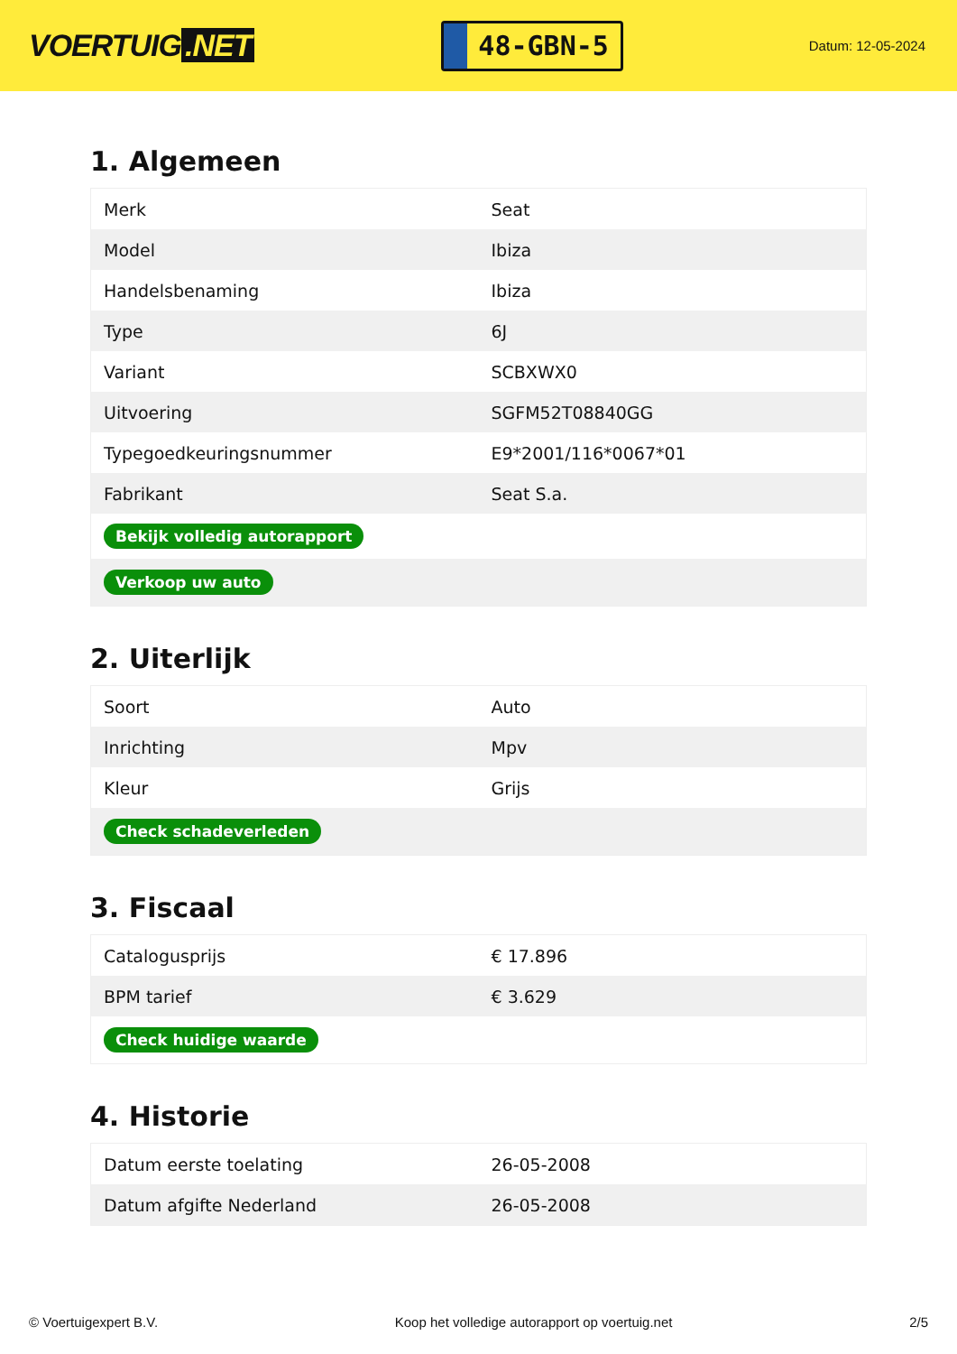VOERTUIG.NET
48-GBN-5
Datum: 12-05-2024
1. Algemeen
| Merk | Seat |
| Model | Ibiza |
| Handelsbenaming | Ibiza |
| Type | 6J |
| Variant | SCBXWX0 |
| Uitvoering | SGFM52T08840GG |
| Typegoedkeuringsnummer | E9*2001/116*0067*01 |
| Fabrikant | Seat S.a. |
| Bekijk volledig autorapport | |
| Verkoop uw auto | |
2. Uiterlijk
| Soort | Auto |
| Inrichting | Mpv |
| Kleur | Grijs |
| Check schadeverleden | |
3. Fiscaal
| Catalogusprijs | € 17.896 |
| BPM tarief | € 3.629 |
| Check huidige waarde | |
4. Historie
| Datum eerste toelating | 26-05-2008 |
| Datum afgifte Nederland | 26-05-2008 |
© Voertuigexpert B.V. Koop het volledige autorapport op voertuig.net 2/5